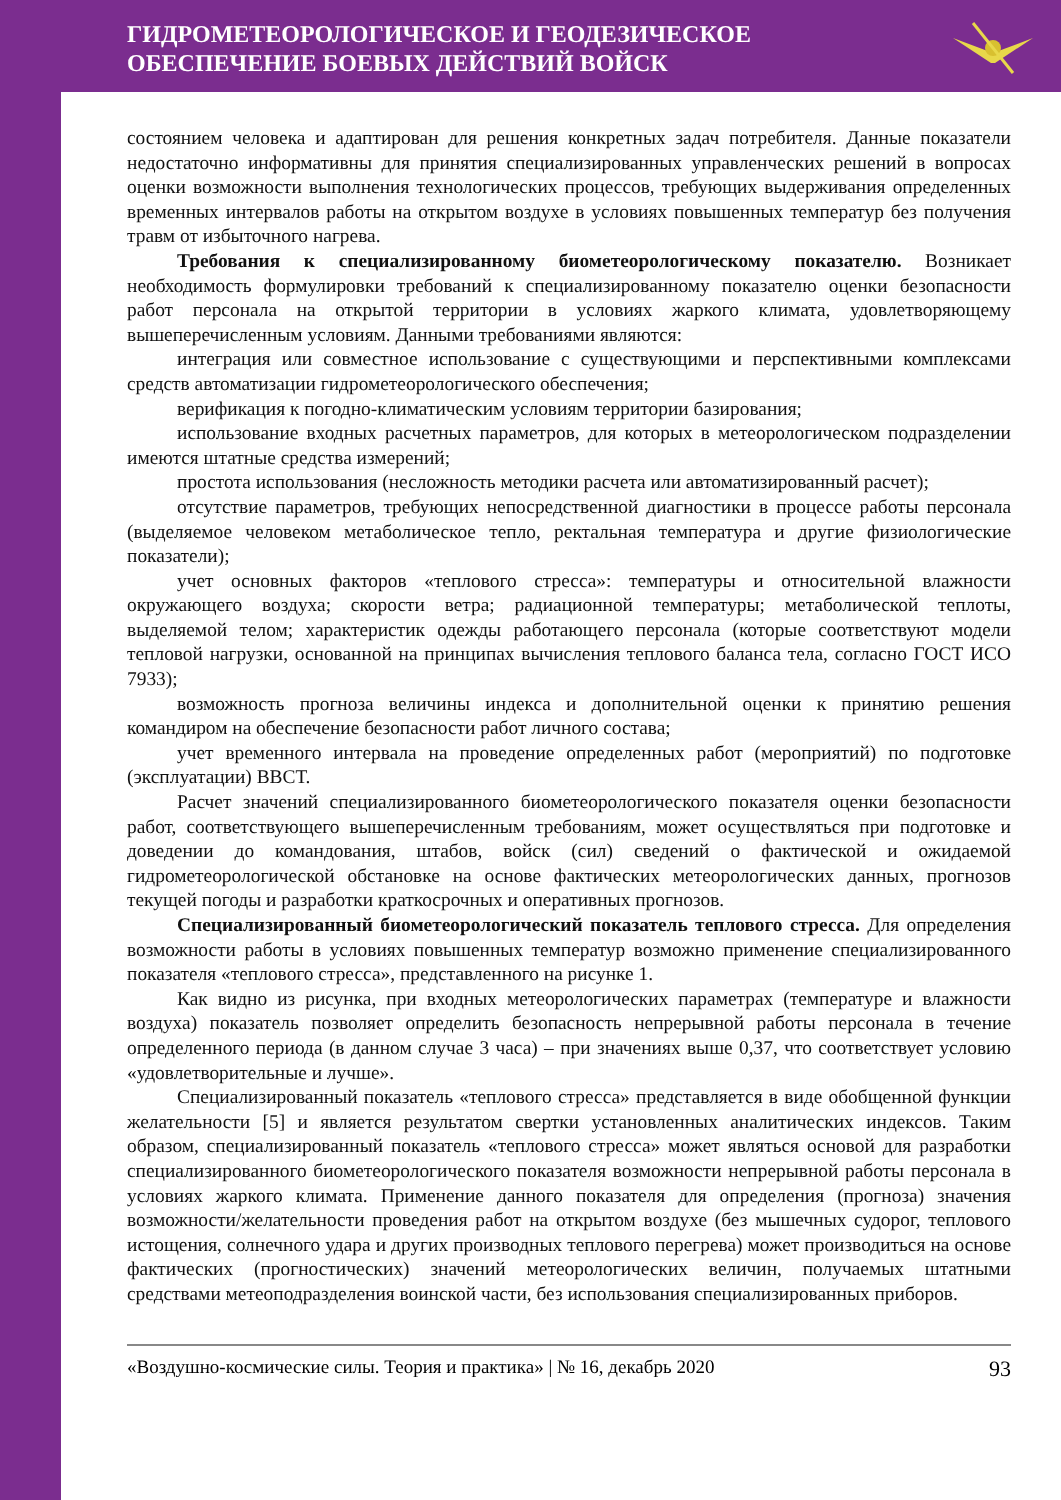ГИДРОМЕТЕОРОЛОГИЧЕСКОЕ И ГЕОДЕЗИЧЕСКОЕ
ОБЕСПЕЧЕНИЕ БОЕВЫХ ДЕЙСТВИЙ ВОЙСК
состоянием человека и адаптирован для решения конкретных задач потребителя. Данные показатели недостаточно информативны для принятия специализированных управленческих решений в вопросах оценки возможности выполнения технологических процессов, требующих выдерживания определенных временных интервалов работы на открытом воздухе в условиях повышенных температур без получения травм от избыточного нагрева.
Требования к специализированному биометеорологическому показателю. Возникает необходимость формулировки требований к специализированному показателю оценки безопасности работ персонала на открытой территории в условиях жаркого климата, удовлетворяющему вышеперечисленным условиям. Данными требованиями являются:
интеграция или совместное использование с существующими и перспективными комплексами средств автоматизации гидрометеорологического обеспечения;
верификация к погодно-климатическим условиям территории базирования;
использование входных расчетных параметров, для которых в метеорологическом подразделении имеются штатные средства измерений;
простота использования (несложность методики расчета или автоматизированный расчет);
отсутствие параметров, требующих непосредственной диагностики в процессе работы персонала (выделяемое человеком метаболическое тепло, ректальная температура и другие физиологические показатели);
учет основных факторов «теплового стресса»: температуры и относительной влажности окружающего воздуха; скорости ветра; радиационной температуры; метаболической теплоты, выделяемой телом; характеристик одежды работающего персонала (которые соответствуют модели тепловой нагрузки, основанной на принципах вычисления теплового баланса тела, согласно ГОСТ ИСО 7933);
возможность прогноза величины индекса и дополнительной оценки к принятию решения командиром на обеспечение безопасности работ личного состава;
учет временного интервала на проведение определенных работ (мероприятий) по подготовке (эксплуатации) ВВСТ.
Расчет значений специализированного биометеорологического показателя оценки безопасности работ, соответствующего вышеперечисленным требованиям, может осуществляться при подготовке и доведении до командования, штабов, войск (сил) сведений о фактической и ожидаемой гидрометеорологической обстановке на основе фактических метеорологических данных, прогнозов текущей погоды и разработки краткосрочных и оперативных прогнозов.
Специализированный биометеорологический показатель теплового стресса. Для определения возможности работы в условиях повышенных температур возможно применение специализированного показателя «теплового стресса», представленного на рисунке 1.
Как видно из рисунка, при входных метеорологических параметрах (температуре и влажности воздуха) показатель позволяет определить безопасность непрерывной работы персонала в течение определенного периода (в данном случае 3 часа) – при значениях выше 0,37, что соответствует условию «удовлетворительные и лучше».
Специализированный показатель «теплового стресса» представляется в виде обобщенной функции желательности [5] и является результатом свертки установленных аналитических индексов. Таким образом, специализированный показатель «теплового стресса» может являться основой для разработки специализированного биометеорологического показателя возможности непрерывной работы персонала в условиях жаркого климата. Применение данного показателя для определения (прогноза) значения возможности/желательности проведения работ на открытом воздухе (без мышечных судорог, теплового истощения, солнечного удара и других производных теплового перегрева) может производиться на основе фактических (прогностических) значений метеорологических величин, получаемых штатными средствами метеоподразделения воинской части, без использования специализированных приборов.
«Воздушно-космические силы. Теория и практика» | № 16, декабрь 2020 93